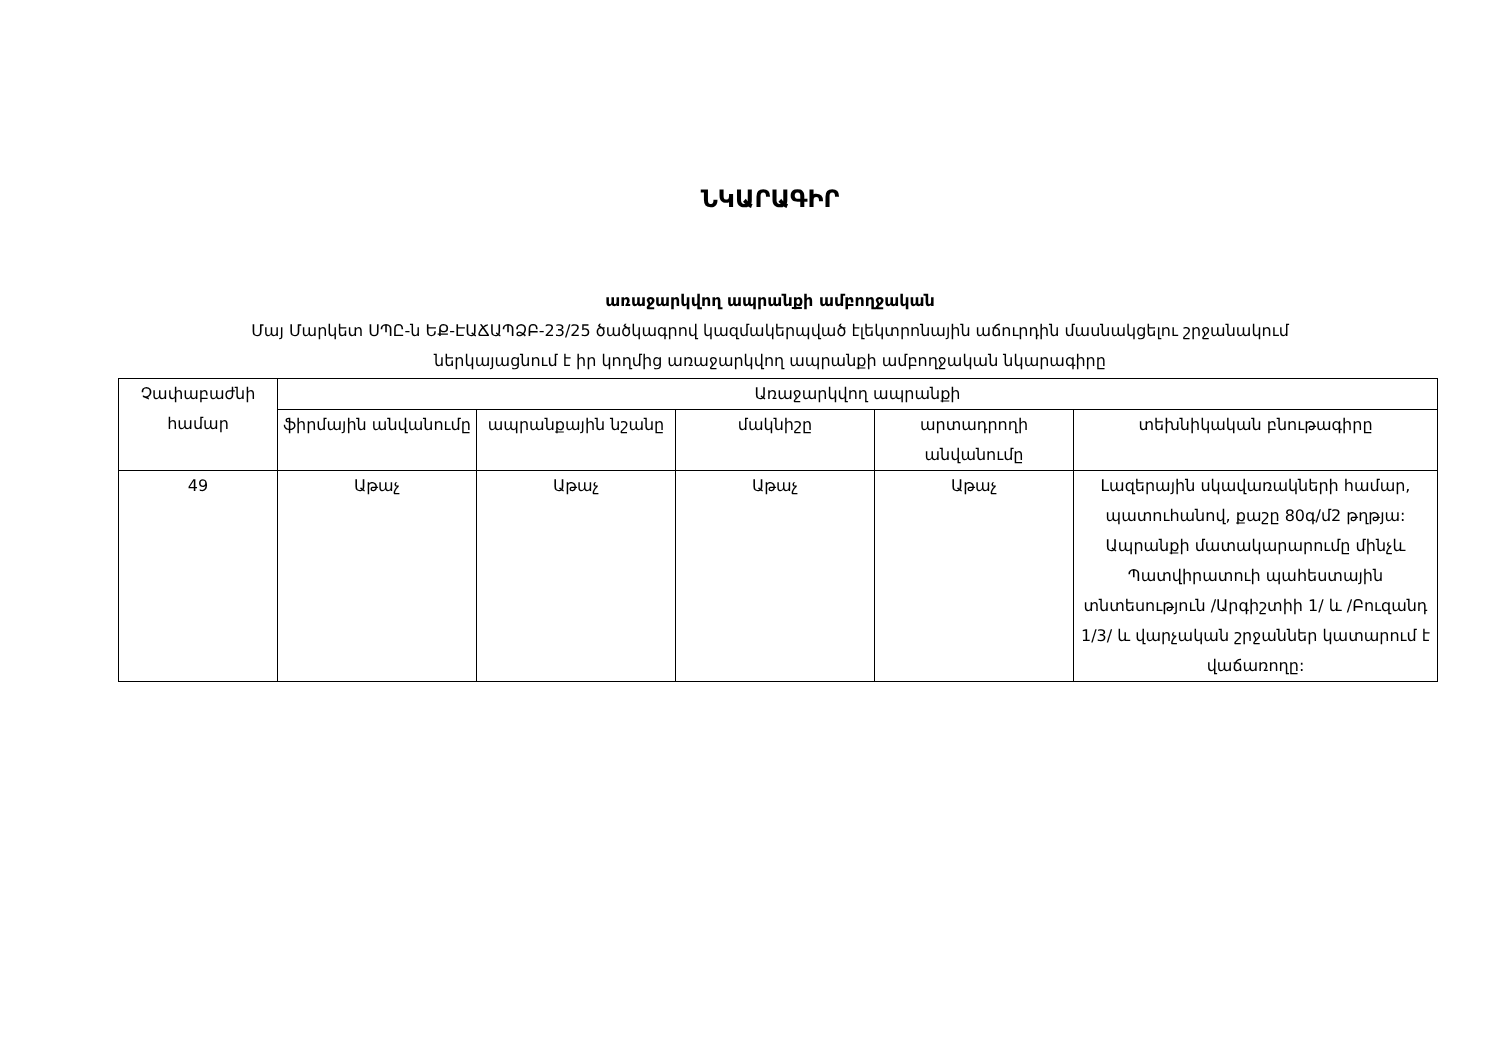ՆԿԱՐԱԳԻՐ
առաջարկվող ապրանքի ամբողջական
Մայ Մարկետ ՍՊԸ-ն ԵՔ-ԷԱՃԱՊՁԲ-23/25 ծածկագրով կազմակերպված էլեկտրոնային աճուրդին մասնակցելու շրջանակում
ներկայացնում է իր կողմից առաջարկվող ապրանքի ամբողջական նկարագիրը
| Չափաբաժնի համար | Առաջարկվող ապրանքի | | | | |
| --- | --- | --- | --- | --- | --- |
| | ֆիրմային անվանումը | ապրանքային նշանը | մակնիշը | արտադրողի անվանումը | տեխնիկական բնութագիրը |
| 49 | Աթաչ | Աթաչ | Աթաչ | Աթաչ | Լազերային սկավառակների համար, պատուհանով, քաշը 80գ/մ2 թղթյա: Ապրանքի մատակարարումը մինչև Պատվիրատուի պահեստային տնտեսություն /Արգիշտիի 1/ և /Բուզանդ 1/3/ և վարչական շրջաններ կատարում է վաճառողը: |